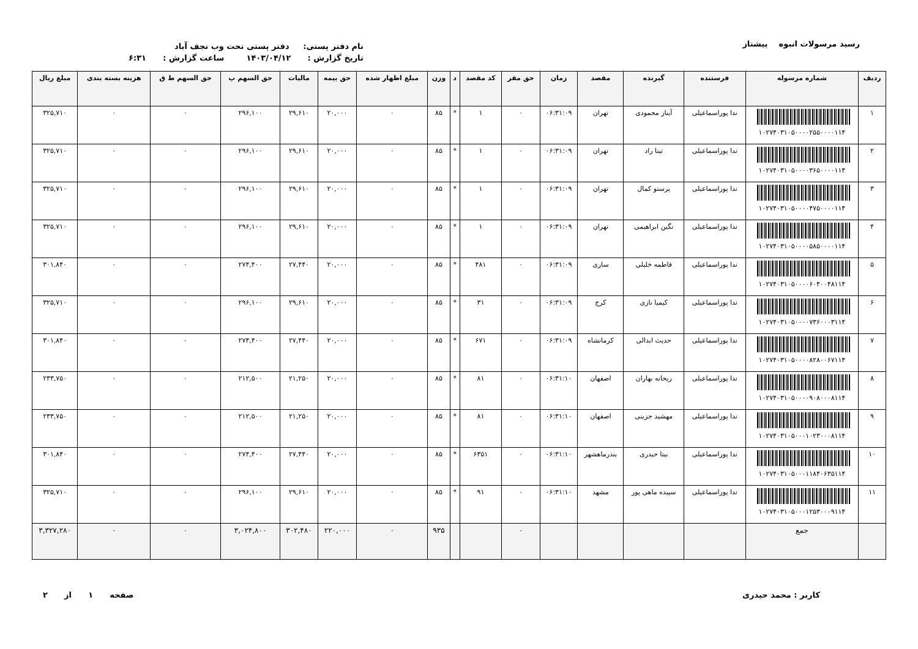رسید مرسولات انبوه پیشتاز
نام دفتر پستی: دفتر پستی تحت وب نجف آباد
تاریخ گزارش : ۱۴۰۳/۰۴/۱۲ ساعت گزارش : ۶:۳۱
| ردیف | شماره مرسوله | فرستنده | گیرنده | مقصد | زمان | حق مقر | کد مقصد | د | وزن | مبلغ اظهار شده | حق بیمه | مالیات | حق السهم پ | حق السهم ط ق | هزینه بسته بندی | مبلغ ریال |
| --- | --- | --- | --- | --- | --- | --- | --- | --- | --- | --- | --- | --- | --- | --- | --- | --- |
| ۱ | ۱۰۲۷۴۰۳۱۰۵۰۰۰۰۲۵۵۰۰۰۰۱۱۴ | ندا پوراسماعیلی | آیناز محمودی | تهران | ۰۶:۳۱:۰۹ | ۰ | ۱ | * | ۸۵ | ۰ | ۲۰,۰۰۰ | ۲۹,۶۱۰ | ۲۹۶,۱۰۰ | ۰ | ۰ | ۳۲۵,۷۱۰ |
| ۲ | ۱۰۲۷۴۰۳۱۰۵۰۰۰۰۳۶۵۰۰۰۰۱۱۴ | ندا پوراسماعیلی | تینا راد | تهران | ۰۶:۳۱:۰۹ | ۰ | ۱ | * | ۸۵ | ۰ | ۲۰,۰۰۰ | ۲۹,۶۱۰ | ۲۹۶,۱۰۰ | ۰ | ۰ | ۳۲۵,۷۱۰ |
| ۳ | ۱۰۲۷۴۰۳۱۰۵۰۰۰۰۴۷۵۰۰۰۰۱۱۴ | ندا پوراسماعیلی | پرستو کمال | تهران | ۰۶:۳۱:۰۹ | ۰ | ۱ | * | ۸۵ | ۰ | ۲۰,۰۰۰ | ۲۹,۶۱۰ | ۲۹۶,۱۰۰ | ۰ | ۰ | ۳۲۵,۷۱۰ |
| ۴ | ۱۰۲۷۴۰۳۱۰۵۰۰۰۰۵۸۵۰۰۰۰۱۱۴ | ندا پوراسماعیلی | نگین ابراهیمی | تهران | ۰۶:۳۱:۰۹ | ۰ | ۱ | * | ۸۵ | ۰ | ۲۰,۰۰۰ | ۲۹,۶۱۰ | ۲۹۶,۱۰۰ | ۰ | ۰ | ۳۲۵,۷۱۰ |
| ۵ | ۱۰۲۷۴۰۳۱۰۵۰۰۰۰۶۰۴۰۰۴۸۱۱۴ | ندا پوراسماعیلی | فاطمه خلیلی | ساری | ۰۶:۳۱:۰۹ | ۰ | ۴۸۱ | * | ۸۵ | ۰ | ۲۰,۰۰۰ | ۲۷,۴۴۰ | ۲۷۴,۴۰۰ | ۰ | ۰ | ۳۰۱,۸۴۰ |
| ۶ | ۱۰۲۷۴۰۳۱۰۵۰۰۰۰۷۳۶۰۰۰۳۱۱۴ | ندا پوراسماعیلی | کیمیا نازی | کرج | ۰۶:۳۱:۰۹ | ۰ | ۳۱ | * | ۸۵ | ۰ | ۲۰,۰۰۰ | ۲۹,۶۱۰ | ۲۹۶,۱۰۰ | ۰ | ۰ | ۳۲۵,۷۱۰ |
| ۷ | ۱۰۲۷۴۰۳۱۰۵۰۰۰۰۸۲۸۰۰۶۷۱۱۴ | ندا پوراسماعیلی | حدیث ابدالی | کرمانشاه | ۰۶:۳۱:۰۹ | ۰ | ۶۷۱ | * | ۸۵ | ۰ | ۲۰,۰۰۰ | ۲۷,۴۴۰ | ۲۷۴,۴۰۰ | ۰ | ۰ | ۳۰۱,۸۴۰ |
| ۸ | ۱۰۲۷۴۰۳۱۰۵۰۰۰۰۹۰۸۰۰۰۸۱۱۴ | ندا پوراسماعیلی | ریحانه بهاران | اصفهان | ۰۶:۳۱:۱۰ | ۰ | ۸۱ | * | ۸۵ | ۰ | ۲۰,۰۰۰ | ۲۱,۲۵۰ | ۲۱۲,۵۰۰ | ۰ | ۰ | ۲۳۳,۷۵۰ |
| ۹ | ۱۰۲۷۴۰۳۱۰۵۰۰۰۱۰۲۳۰۰۰۸۱۱۴ | ندا پوراسماعیلی | مهشید جزینی | اصفهان | ۰۶:۳۱:۱۰ | ۰ | ۸۱ | * | ۸۵ | ۰ | ۲۰,۰۰۰ | ۲۱,۲۵۰ | ۲۱۲,۵۰۰ | ۰ | ۰ | ۲۳۳,۷۵۰ |
| ۱۰ | ۱۰۲۷۴۰۳۱۰۵۰۰۰۱۱۸۴۰۶۳۵۱۱۴ | ندا پوراسماعیلی | بیتا حیدری | بندرماهشهر | ۰۶:۳۱:۱۰ | ۰ | ۶۳۵۱ | * | ۸۵ | ۰ | ۲۰,۰۰۰ | ۲۷,۴۴۰ | ۲۷۴,۴۰۰ | ۰ | ۰ | ۳۰۱,۸۴۰ |
| ۱۱ | ۱۰۲۷۴۰۳۱۰۵۰۰۰۱۲۵۳۰۰۰۹۱۱۴ | ندا پوراسماعیلی | سپیده ماهی پور | مشهد | ۰۶:۳۱:۱۰ | ۰ | ۹۱ | * | ۸۵ | ۰ | ۲۰,۰۰۰ | ۲۹,۶۱۰ | ۲۹۶,۱۰۰ | ۰ | ۰ | ۳۲۵,۷۱۰ |
| | جمع | | | | | ۰ | | | ۹۳۵ | ۰ | ۲۲۰,۰۰۰ | ۳۰۲,۴۸۰ | ۳,۰۲۴,۸۰۰ | ۰ | ۰ | ۳,۳۲۷,۲۸۰ |
کاربر : محمد حیدری صفحه ۱ از ۲